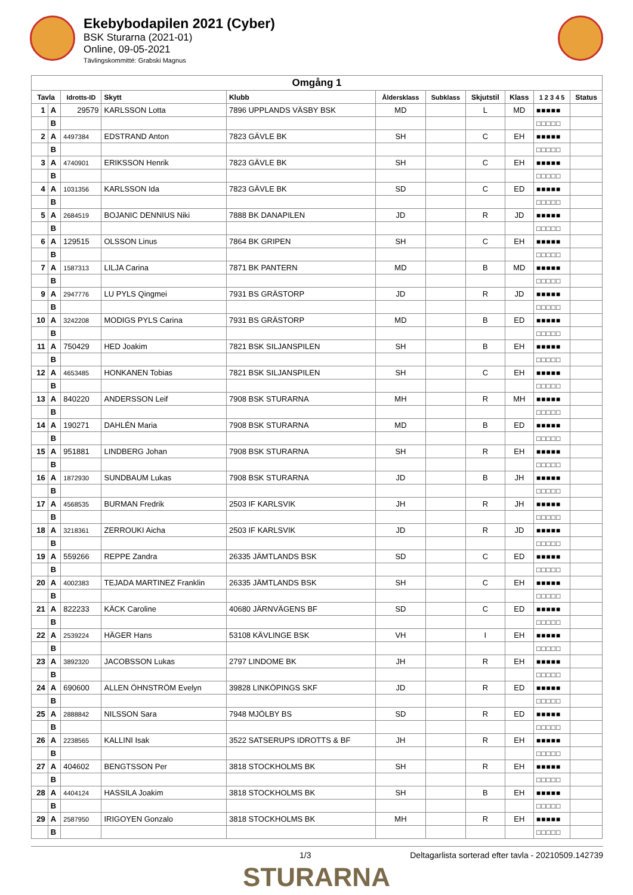Ekebybodapilen 2021 (Cyber)
BSK Sturarna (2021-01)
Online, 09-05-2021
Tävlingskommitté: Grabski Magnus
| Omgång 1 | | | | | | | | | | |
| --- | --- | --- | --- | --- | --- | --- | --- | --- | --- | --- |
| Tavla | | Idrotts-ID | Skytt | Klubb | Åldersklass | Subklass | Skjutstil | Klass | 1 2 3 4 5 | Status |
| 1 | A | 29579 | KARLSSON Lotta | 7896 UPPLANDS VÄSBY BSK | MD | | L | MD | ■■■■■ | |
| | B | | | | | | | | □□□□□ | |
| 2 | A | 4497384 | EDSTRAND Anton | 7823 GÄVLE BK | SH | | C | EH | ■■■■■ | |
| | B | | | | | | | | □□□□□ | |
| 3 | A | 4740901 | ERIKSSON Henrik | 7823 GÄVLE BK | SH | | C | EH | ■■■■■ | |
| | B | | | | | | | | □□□□□ | |
| 4 | A | 1031356 | KARLSSON Ida | 7823 GÄVLE BK | SD | | C | ED | ■■■■■ | |
| | B | | | | | | | | □□□□□ | |
| 5 | A | 2684519 | BOJANIC DENNIUS Niki | 7888 BK DANAPILEN | JD | | R | JD | ■■■■■ | |
| | B | | | | | | | | □□□□□ | |
| 6 | A | 129515 | OLSSON Linus | 7864 BK GRIPEN | SH | | C | EH | ■■■■■ | |
| | B | | | | | | | | □□□□□ | |
| 7 | A | 1587313 | LILJA Carina | 7871 BK PANTERN | MD | | B | MD | ■■■■■ | |
| | B | | | | | | | | □□□□□ | |
| 9 | A | 2947776 | LU PYLS Qingmei | 7931 BS GRÄSTORP | JD | | R | JD | ■■■■■ | |
| | B | | | | | | | | □□□□□ | |
| 10 | A | 3242208 | MODIGS PYLS Carina | 7931 BS GRÄSTORP | MD | | B | ED | ■■■■■ | |
| | B | | | | | | | | □□□□□ | |
| 11 | A | 750429 | HED Joakim | 7821 BSK SILJANSPILEN | SH | | B | EH | ■■■■■ | |
| | B | | | | | | | | □□□□□ | |
| 12 | A | 4653485 | HONKANEN Tobias | 7821 BSK SILJANSPILEN | SH | | C | EH | ■■■■■ | |
| | B | | | | | | | | □□□□□ | |
| 13 | A | 840220 | ANDERSSON Leif | 7908 BSK STURARNA | MH | | R | MH | ■■■■■ | |
| | B | | | | | | | | □□□□□ | |
| 14 | A | 190271 | DAHLÉN Maria | 7908 BSK STURARNA | MD | | B | ED | ■■■■■ | |
| | B | | | | | | | | □□□□□ | |
| 15 | A | 951881 | LINDBERG Johan | 7908 BSK STURARNA | SH | | R | EH | ■■■■■ | |
| | B | | | | | | | | □□□□□ | |
| 16 | A | 1872930 | SUNDBAUM Lukas | 7908 BSK STURARNA | JD | | B | JH | ■■■■■ | |
| | B | | | | | | | | □□□□□ | |
| 17 | A | 4568535 | BURMAN Fredrik | 2503 IF KARLSVIK | JH | | R | JH | ■■■■■ | |
| | B | | | | | | | | □□□□□ | |
| 18 | A | 3218361 | ZERROUKI Aicha | 2503 IF KARLSVIK | JD | | R | JD | ■■■■■ | |
| | B | | | | | | | | □□□□□ | |
| 19 | A | 559266 | REPPE Zandra | 26335 JÄMTLANDS BSK | SD | | C | ED | ■■■■■ | |
| | B | | | | | | | | □□□□□ | |
| 20 | A | 4002383 | TEJADA MARTINEZ Franklin | 26335 JÄMTLANDS BSK | SH | | C | EH | ■■■■■ | |
| | B | | | | | | | | □□□□□ | |
| 21 | A | 822233 | KÄCK Caroline | 40680 JÄRNVÄGENS BF | SD | | C | ED | ■■■■■ | |
| | B | | | | | | | | □□□□□ | |
| 22 | A | 2539224 | HÄGER Hans | 53108 KÄVLINGE BSK | VH | | I | EH | ■■■■■ | |
| | B | | | | | | | | □□□□□ | |
| 23 | A | 3892320 | JACOBSSON Lukas | 2797 LINDOME BK | JH | | R | EH | ■■■■■ | |
| | B | | | | | | | | □□□□□ | |
| 24 | A | 690600 | ALLEN ÖHNSTRÖM Evelyn | 39828 LINKÖPINGS SKF | JD | | R | ED | ■■■■■ | |
| | B | | | | | | | | □□□□□ | |
| 25 | A | 2888842 | NILSSON Sara | 7948 MJÖLBY BS | SD | | R | ED | ■■■■■ | |
| | B | | | | | | | | □□□□□ | |
| 26 | A | 2238565 | KALLINI Isak | 3522 SATSERUPS IDROTTS & BF | JH | | R | EH | ■■■■■ | |
| | B | | | | | | | | □□□□□ | |
| 27 | A | 404602 | BENGTSSON Per | 3818 STOCKHOLMS BK | SH | | R | EH | ■■■■■ | |
| | B | | | | | | | | □□□□□ | |
| 28 | A | 4404124 | HASSILA Joakim | 3818 STOCKHOLMS BK | SH | | B | EH | ■■■■■ | |
| | B | | | | | | | | □□□□□ | |
| 29 | A | 2587950 | IRIGOYEN Gonzalo | 3818 STOCKHOLMS BK | MH | | R | EH | ■■■■■ | |
| | B | | | | | | | | □□□□□ | |
1/3 Deltagarlista sorterad efter tavla - 20210509.142739
STURARNA